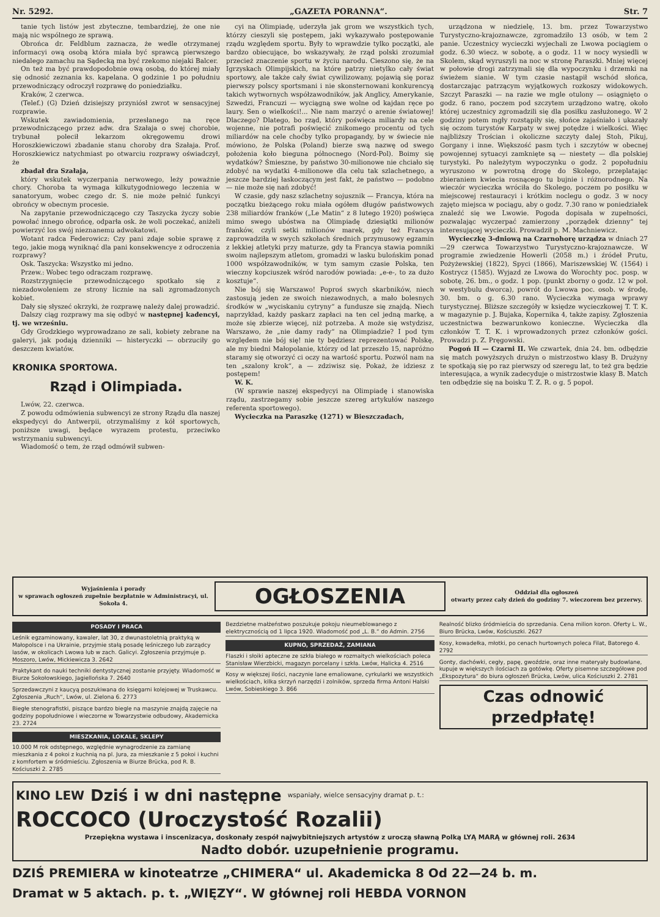Nr. 5292. „GAZETA PORANNA“. Str. 7
tanie tych listów jest zbyteczne, tembardziej, że one nie mają nic wspólnego ze sprawą.
Obrońca dr. Feldblum zaznacza, że wedle otrzymanej informacyi ową osobą która miała być sprawcą pierwszego niedalego zamachu na Sądecką ma być rzekomo niejaki Balcer.
On też ma być prawdopodobnie ową osobą, do której miały się odnosić zeznania ks. kapelana. O godzinie 1 po południu przewodniczący odroczył rozprawę do poniedziałku.
Kraków, 2 czerwca.
(Telef.) (G) Dzień dzisiejszy przyniósł zwrot w sensacyjnej rozprawie.
Wskutek zawiadomienia, przesłanego na ręce przewodniczącego przez adw. dra Szałaja o swej chorobie, trybunał polecił lekarzom okręgowemu drowi Horoszkiewiczowi zbadanie stanu choroby dra Szałaja. Prof. Horoszkiewicz natychmiast po otwarciu rozprawy oświadczył, że
zbadał dra Szałaja,
który wskutek wyczerpania nerwowego, leży poważnie chory. Choroba ta wymaga kilkutygodniowego leczenia w sanatoryum, wobec czego dr. S. nie może pełnić funkcyi obrońcy w obecnym procesie.
Na zapytanie przewodniczącego czy Taszycka życzy sobie powołać innego obrońcę, odparła osk. że woli poczekać, aniżeli powierzyć los swój nieznanemu adwokatowi.
Wotant radca Federowicz: Czy pani zdaje sobie sprawę z tego, jakie mogą wyniknąć dla pani konsekwencye z odroczenia rozprawy?
Osk. Taszycka: Wszystko mi jedno.
Przew.: Wobec tego odraczam rozprawę.
Rozstrzygnięcie przewodniczącego spotkało się z niezadowoleniem ze strony licznie na sali zgromadzonych kobiet.
Dały się słyszeć okrzyki, że rozprawę należy dalej prowadzić.
Dalszy ciąg rozprawy ma się odbyć w następnej kadencyi, tj. we wrześniu.
Gdy Grodzkiego wyprowadzano ze sali, kobiety zebrane na galeryi, jak podają dzienniki — histeryczki — obrzuciły go deszczem kwiatów.
KRONIKA SPORTOWA.
Rząd i Olimpiada.
Lwów, 22. czerwca.
Z powodu odmówienia subwencyi ze strony Rządu dla naszej ekspedycyi do Antwerpii, otrzymaliśmy z kół sportowych, poniższe uwagi, będące wyrazem protestu, przeciwko wstrzymaniu subwencyi.
Wiadomość o tem, że rząd odmówił subwen-
cyi na Olimpiadę, uderzyła jak grom we wszystkich tych, którzy cieszyli się postępem, jaki wykazywało postępowanie rządu względem sportu. Były to wprawdzie tylko początki, ale bardzo obiecujące, bo wskazywały, że rząd polski zrozumiał przecież znaczenie sportu w życiu narodu. Cieszono się, że na Igrzyskach Olimpijskich, na które patrzy nietylko cały świat sportowy, ale także cały świat cywilizowany, pojawią się poraz pierwszy polscy sportsmani i nie skonsternowani konkurencyą takich wytwornych współzawodników, jak Anglicy, Amerykanie, Szwedzi, Francuzi — wyciągną swe wolne od kajdan ręce po laury. Sen o wielkości!... Nie nam marzyć o arenie światowej! Dlaczego? Dlatego, bo rząd, który poświęca miliardy na cele wojenne, nie potrafi poświęcić znikomego procentu od tych miliardów na cele choćby tylko propagandy, by w świecie nie mówiono, że Polska (Poland) bierze swą nazwę od swego położenia koło bieguna północnego (Nord-Pol). Boimy się wydatków? Śmieszne, by państwo 30-milionowe nie chciało się zdobyć na wydatki 4-milionowe dla celu tak szlachetnego, a jeszcze bardziej łaskoczącym jest fakt, że państwo — podobno — nie może się nań zdobyć!
W czasie, gdy nasz szlachetny sojusznik — Francya, która na początku bieżącego roku miała ogółem długów państwowych 238 miliardów franków („Le Matin“ z 8 lutego 1920) poświęca mimo swego ubóstwa na Olimpiadę dziesiątki milionów franków, czyli setki milionów marek, gdy też Francya zaprowadziła w swych szkołach średnich przymusowy egzamin z lekkiej atletyki przy maturze, gdy ta Francya stawia pomniki swoim najlepszym atletom, gromadzi w lasku bulońskim ponad 1000 współzawodników, w tym samym czasie Polska, ten wieczny kopciuszek wśród narodów powiada: „e-e-, to za dużo kosztuje“.
Nie bój się Warszawo! Poproś swych skarbników, niech zastosują jeden ze swoich niezawodnych, a mało bolesnych środków w „wyciskaniu cytryny“ a fundusze się znajdą. Niech naprzykład, każdy paskarz zapłaci na ten cel jedną markę, a może się zbierze więcej, niż potrzeba. A może się wstydzisz, Warszawo, że „nie damy rady“ na Olimpiadzie? I pod tym względem nie bój się! nie ty będziesz reprezentować Polskę, ale my biedni Małopolanie, którzy od lat przeszło 15, napróżno staramy się otworzyć ci oczy na wartość sportu. Pozwól nam na ten „szalony krok“, a — zdziwisz się. Pokaż, że idziesz z postępem!
W. K.
(W sprawie naszej ekspedycyi na Olimpiadę i stanowiska rządu, zastrzegamy sobie jeszcze szereg artykułów naszego referenta sportowego).
Wycieczka na Paraszkę (1271) w Bieszczadach,
urządzona w niedzielę, 13. bm. przez Towarzystwo Turystyczno-krajoznawcze, zgromadziło 13 osób, w tem 2 panie. Uczestnicy wycieczki wyjechali ze Lwowa pociągiem o godz. 6.30 wiecz. w sobotę, a o godz. 11 w nocy wysiedli w Skolem, skąd wyruszyli na noc w stronę Paraszki. Mniej więcej w połowie drogi zatrzymali się dla wypoczynku i drzemki na świeżem sianie. W tym czasie nastąpił wschód słońca, dostarczając patrzącym wyjątkowych rozkoszy widokowych. Szczyt Paraszki — na razie we mgle otulony — osiągnięto o godz. 6 rano, poczem pod szczytem urządzono watrę, około której uczestnicy zgromadzili się dla posiłku zasłużonego. W 2 godziny potem mgły rozstąpiły się, słońce zajaśniało i ukazały się oczom turystów Karpaty w swej potędze i wielkości. Więc najbliższy Trościan i okoliczne szczyty dalej Stoh, Pikuj, Gorgany i inne. Większość pasm tych i szczytów w obecnej powojennej sytuacyi zamknięte są — niestety — dla polskiej turystyki. Po należytym wypoczynku o godz. 2 popołudniu wyruszono w powrotną drogę do Skolego, przeplatając zbieraniem kwiecia rosnącego tu bujnie i różnorodnego. Na wieczór wycieczka wróciła do Skolego, poczem po posiłku w miejscowej restauracyi i krótkim noclegu o godz. 3 w nocy zajęto miejsca w pociągu, aby o godz. 7.30 rano w poniedziałek znaleźć się we Lwowie. Pogoda dopisała w zupełności, pozwalając wyczerpać zamierzony „porządek dzienny“ tej interesującej wycieczki. Prowadził p. M. Machniewicz.
Wycieczkę 3-dniową na Czarnohorę urządza w dniach 27—29 czerwca Towarzystwo Turystyczno-krajoznawcze. W programie zwiedzenie Howerli (2058 m.) i źródeł Prutu, Pożyżewskiej (1822), Spyci (1866), Mariszewskiej W. (1564) i Kostrycz (1585). Wyjazd ze Lwowa do Worochty poc. posp. w sobotę, 26. bm., o godz. 1 pop. (punkt zborny o godz. 12 w poł. w westybulu dworca), powrót do Lwowa poc. osob. w środę, 30. bm. o g. 6.30 rano. Wycieczka wymaga wprawy turystycznej. Bliższe szczegóły w księdze wycieczkowej T. T. K. w magazynie p. J. Bujaka, Kopernika 4, także zapisy. Zgłoszenia uczestnictwa bezwarunkowo konieczne. Wycieczka dla członków T. T. K. i wprowadzonych przez członków gości. Prowadzi p. Z. Pręgowski.
Pogoń II — Czarni II. We czwartek, dnia 24. bm. odbędzie się match powyższych drużyn o mistrzostwo klasy B. Drużyny te spotkają się po raz pierwszy od szeregu lat, to też gra będzie interesująca, a wynik zadecyduje o mistrzostwie klasy B. Match ten odbędzie się na boisku T. Z. R. o g. 5 popoł.
Wyjaśnienia i porady
w sprawach ogłoszeń zupełnie bezpłatnie w Administracyi, ul. Sokoła 4.
OGŁOSZENIA
Oddział dla ogłoszeń
otwarty przez cały dzień do godziny 7. wieczorem bez przerwy.
POSADY I PRACA
Leśnik egzaminowany, kawaler, lat 30, z dwunastoletnią praktyką w Małopolsce i na Ukrainie, przyjmie stałą posadę leśniczego lub zarządcy lasów, w okolicach Lwowa lub w zach. Galicyi. Zgłoszenia przyjmuje p. Moszoro, Lwów, Mickiewicza 3. 2642
Praktykant do nauki techniki dentystycznej zostanie przyjęty. Wiadomość w Biurze Sokołowskiego, Jagiellońska 7. 2640
Sprzedawczyni z kaucyą poszukiwana do księgarni kolejowej w Truskawcu. Zgłoszenia „Ruch“, Lwów, ul. Zielona 6. 2773
Biegłe stenografistki, piszące bardzo biegle na maszynie znajdą zajęcie na godziny popołudniowe i wieczorne w Towarzystwie odbudowy, Akademicka 23. 2724
MIESZKANIA, LOKALE, SKLEPY
10.000 M rok odstępnego, względnie wynagrodzenie za zamianę mieszkania z 4 pokoi z kuchnią na pl. Jura, za mieszkanie z 5 pokoi i kuchni z komfortem w śródmieściu. Zgłoszenia w Biurze Brücka, pod R. B. Kościuszki 2. 2785
Bezdzietne małżeństwo poszukuje pokoju nieumeblowanego z elektrycznością od 1 lipca 1920. Wiadomość pod „L. B.“ do Admin. 2756
KUPNO, SPRZEDAŻ, ZAMIANA
Flaszki i słoiki apteczne ze szkła białego w rozmaitych wielkościach poleca Stanisław Wierzbicki, magazyn porcelany i szkła. Lwów, Halicka 4. 2516
Kosy w większej ilości, naczynie lane emaliowane, cyrkularki we wszystkich wielkościach, kilka skrzyń narzędzi i zolników, sprzeda firma Antoni Halski Lwów, Sobieskiego 3. 866
Realność blizko śródmieścia do sprzedania. Cena milion koron. Oferty L. W., Biuro Brücka, Lwów, Kościuszki. 2627
Kosy, kowadełka, młotki, po cenach hurtownych poleca Filat, Batorego 4. 2792
Gonty, dachówki, cegły, papę, gwoździe, oraz inne materyały budowlane, kupuje w większych ilościach za gotówkę. Oferty pisemne szczegółowe pod „Ekspozytura“ do biura ogłoszeń Brücka, Lwów, ulica Kościuszki 2. 2781
Czas odnowić przedpłatę!
KINO LEW Dziś i w dni następne wspaniały, wielce sensacyjny dramat p. t.:
ROCCOCO (Uroczystość Rozalii)
Przepiękna wystawa i inscenizacya, doskonały zespół najwybitniejszych artystów z uroczą sławną Polką LYĄ MARĄ w głównej roli. 2634
Nadto dobór. uzupełnienie programu.
DZIŚ PREMIERA w kinoteatrze „CHIMERA“ ul. Akademicka 8 Od 22—24 b. m.
Dramat w 5 aktach. p. t. „WIĘZY“. W głównej roli HEBDA VORNON